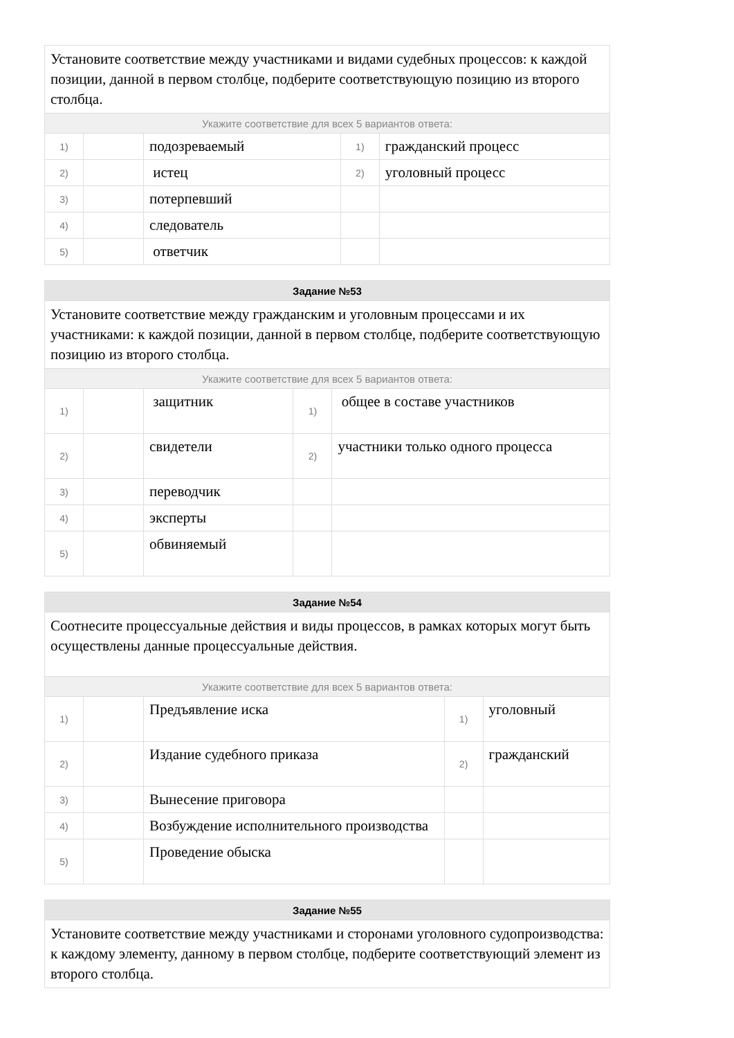| Установите соответствие между участниками и видами судебных процессов: к каждой позиции, данной в первом столбце, подберите соответствующую позицию из второго столбца. | | | | |
| Укажите соответствие для всех 5 вариантов ответа: | | | | |
| 1) | | подозреваемый | 1) | гражданский процесс |
| 2) | | истец | 2) | уголовный процесс |
| 3) | | потерпевший | | |
| 4) | | следователь | | |
| 5) | | ответчик | | |
| Задание №53 | | | | |
| --- | --- | --- | --- | --- |
| Установите соответствие между гражданским и уголовным процессами и их участниками: к каждой позиции, данной в первом столбце, подберите соответствующую позицию из второго столбца. | | | | |
| Укажите соответствие для всех 5 вариантов ответа: | | | | |
| 1) | | защитник | 1) | общее в составе участников |
| 2) | | свидетели | 2) | участники только одного процесса |
| 3) | | переводчик | | |
| 4) | | эксперты | | |
| 5) | | обвиняемый | | |
| Задание №54 | | | | |
| --- | --- | --- | --- | --- |
| Соотнесите процессуальные действия и виды процессов, в рамках которых могут быть осуществлены данные процессуальные действия. | | | | |
| Укажите соответствие для всех 5 вариантов ответа: | | | | |
| 1) | | Предъявление иска | 1) | уголовный |
| 2) | | Издание судебного приказа | 2) | гражданский |
| 3) | | Вынесение приговора | | |
| 4) | | Возбуждение исполнительного производства | | |
| 5) | | Проведение обыска | | |
| Задание №55 |
| --- |
| Установите соответствие между участниками и сторонами уголовного судопроизводства: к каждому элементу, данному в первом столбце, подберите соответствующий элемент из второго столбца. |